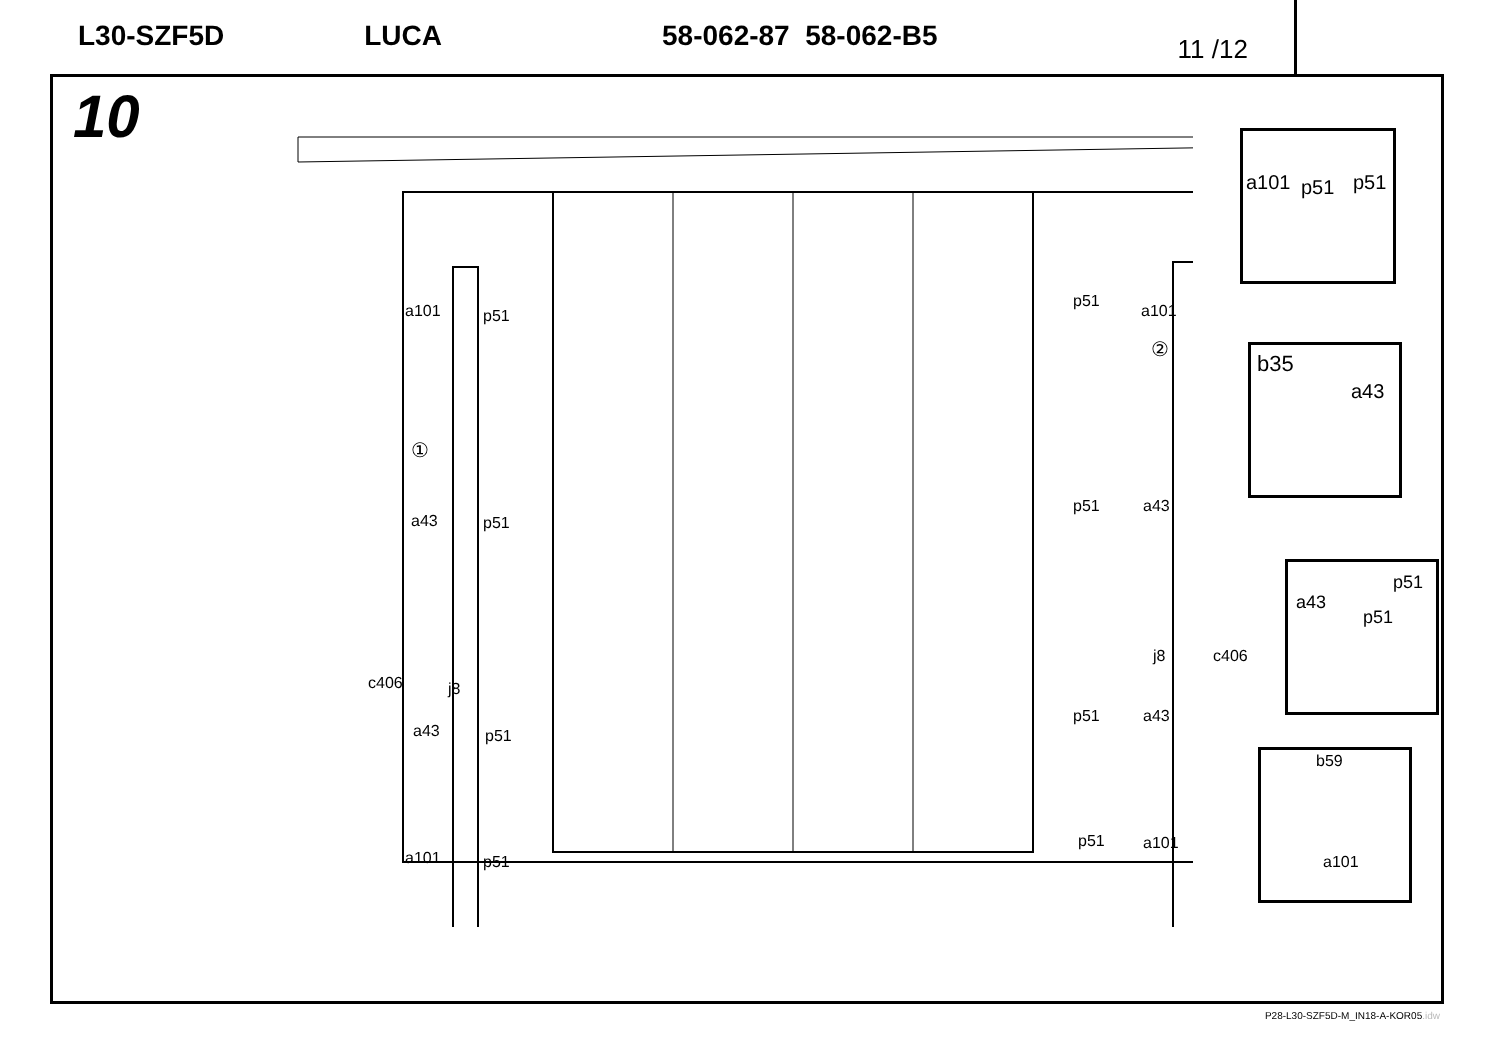L30-SZF5D LUCA 58-062-87 58-062-B5 11 /12
10
a101 p51
①
a43 p51
c406 j8
a43 p51
a101 p51
p51
a101
②
p51 a43
j8 c406
p51 a43
p51 a101
a101 p51 p51
b35
a43
a43
p51
p51
b59
a101
P28-L30-SZF5D-M_IN18-A-KOR05.idw